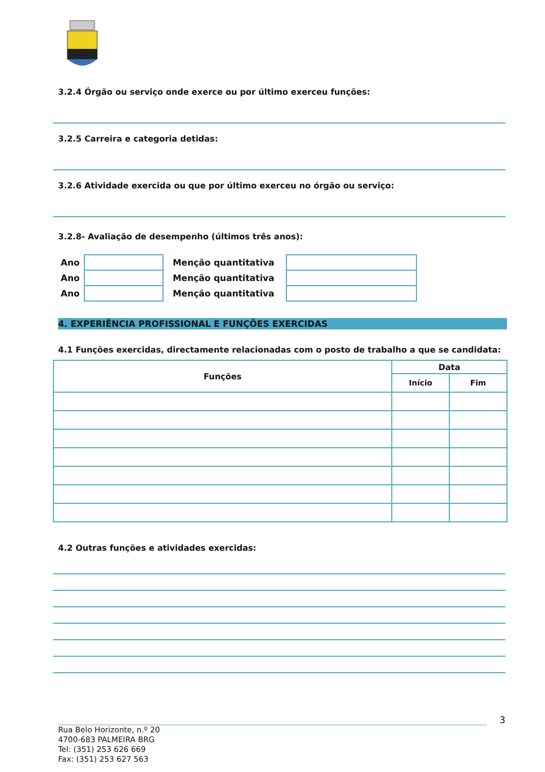3.2.4 Órgão ou serviço onde exerce ou por último exerceu funções:
3.2.5 Carreira e categoria detidas:
3.2.6 Atividade exercida ou que por último exerceu no órgão ou serviço:
3.2.8- Avaliação de desempenho (últimos três anos):
| Ano | | Menção quantitativa | |
| Ano | | Menção quantitativa | |
| Ano | | Menção quantitativa | |
4. EXPERIÊNCIA PROFISSIONAL E FUNÇÕES EXERCIDAS
4.1 Funções exercidas, directamente relacionadas com o posto de trabalho a que se candidata:
| Funções | Data | |
| --- | --- | --- |
| | Início | Fim |
4.2 Outras funções e atividades exercidas:
3
Rua Belo Horizonte, n.º 20
4700-683 PALMEIRA BRG
Tel: (351) 253 626 669
Fax: (351) 253 627 563